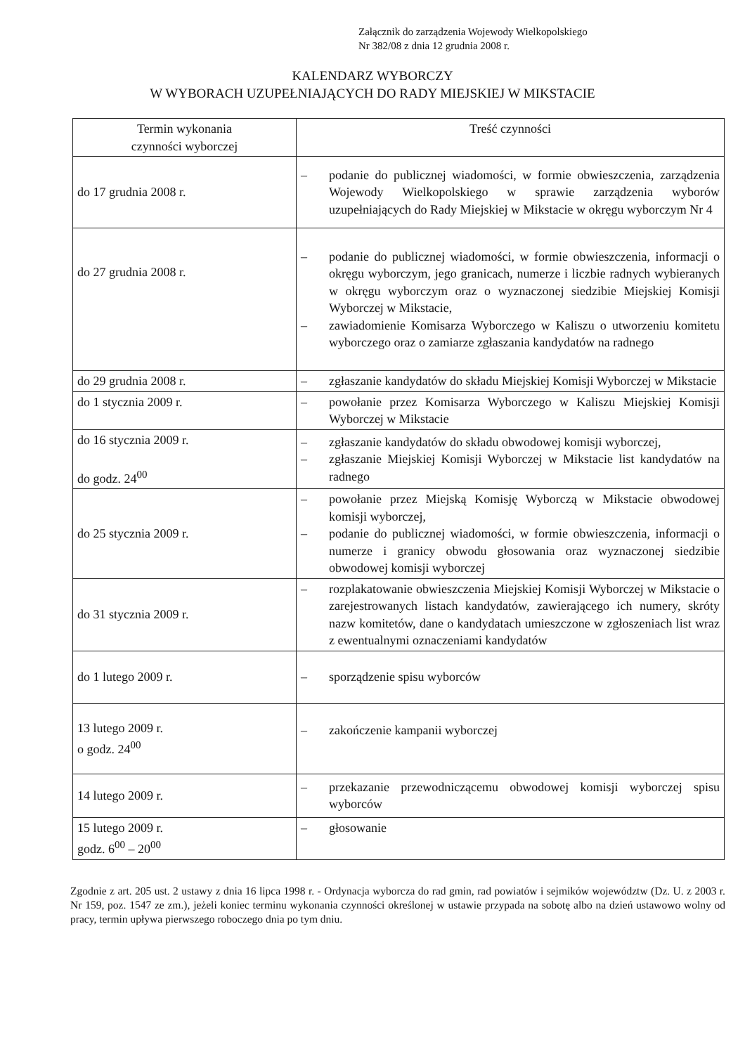Załącznik do zarządzenia Wojewody Wielkopolskiego
Nr 382/08 z dnia 12 grudnia 2008 r.
KALENDARZ WYBORCZY
W WYBORACH UZUPEŁNIAJĄCYCH DO RADY MIEJSKIEJ W MIKSTACIE
| Termin wykonania czynności wyborczej | Treść czynności |
| --- | --- |
| do 17 grudnia 2008 r. | – podanie do publicznej wiadomości, w formie obwieszczenia, zarządzenia Wojewody Wielkopolskiego w sprawie zarządzenia wyborów uzupełniających do Rady Miejskiej w Mikstacie w okręgu wyborczym Nr 4 |
| do 27 grudnia 2008 r. | – podanie do publicznej wiadomości, w formie obwieszczenia, informacji o okręgu wyborczym, jego granicach, numerze i liczbie radnych wybieranych w okręgu wyborczym oraz o wyznaczonej siedzibie Miejskiej Komisji Wyborczej w Mikstacie, – zawiadomienie Komisarza Wyborczego w Kaliszu o utworzeniu komitetu wyborczego oraz o zamiarze zgłaszania kandydatów na radnego |
| do 29 grudnia 2008 r. | – zgłaszanie kandydatów do składu Miejskiej Komisji Wyborczej w Mikstacie |
| do 1 stycznia 2009 r. | – powołanie przez Komisarza Wyborczego w Kaliszu Miejskiej Komisji Wyborczej w Mikstacie |
| do 16 stycznia 2009 r. do godz. 24<sup>00</sup> | – zgłaszanie kandydatów do składu obwodowej komisji wyborczej, – zgłaszanie Miejskiej Komisji Wyborczej w Mikstacie list kandydatów na radnego |
| do 25 stycznia 2009 r. | – powołanie przez Miejską Komisję Wyborczą w Mikstacie obwodowej komisji wyborczej, – podanie do publicznej wiadomości, w formie obwieszczenia, informacji o numerze i granicy obwodu głosowania oraz wyznaczonej siedzibie obwodowej komisji wyborczej |
| do 31 stycznia 2009 r. | – rozplakatowanie obwieszczenia Miejskiej Komisji Wyborczej w Mikstacie o zarejestrowanych listach kandydatów, zawierającego ich numery, skróty nazw komitetów, dane o kandydatach umieszczone w zgłoszeniach list wraz z ewentualnymi oznaczeniami kandydatów |
| do 1 lutego 2009 r. | – sporządzenie spisu wyborców |
| 13 lutego 2009 r. o godz. 24<sup>00</sup> | – zakończenie kampanii wyborczej |
| 14 lutego 2009 r. | – przekazanie przewodniczącemu obwodowej komisji wyborczej spisu wyborców |
| 15 lutego 2009 r. godz. 6<sup>00</sup> – 20<sup>00</sup> | – głosowanie |
Zgodnie z art. 205 ust. 2 ustawy z dnia 16 lipca 1998 r. - Ordynacja wyborcza do rad gmin, rad powiatów i sejmików województw (Dz. U. z 2003 r. Nr 159, poz. 1547 ze zm.), jeżeli koniec terminu wykonania czynności określonej w ustawie przypada na sobotę albo na dzień ustawowo wolny od pracy, termin upływa pierwszego roboczego dnia po tym dniu.